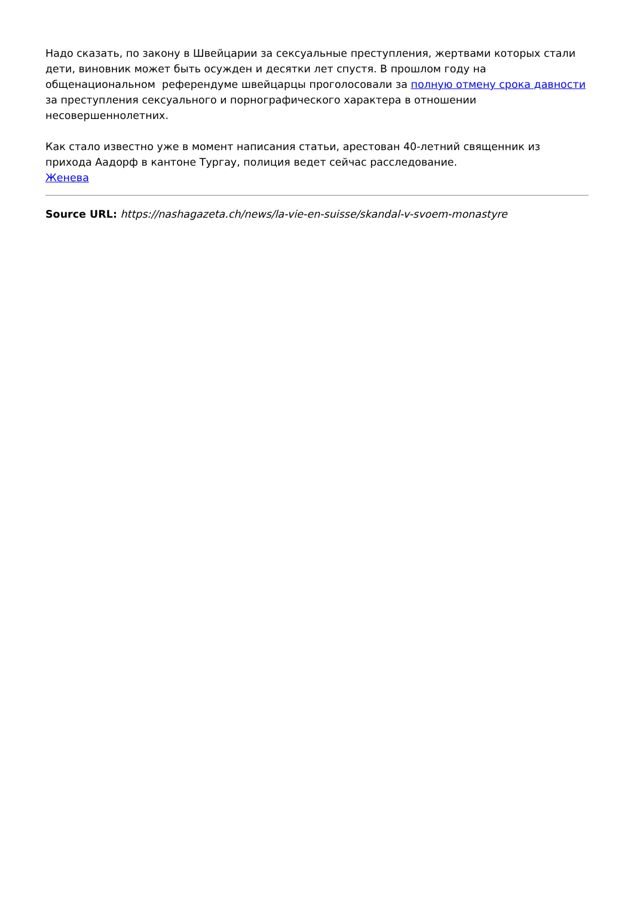Надо сказать, по закону в Швейцарии за сексуальные преступления, жертвами которых стали дети, виновник может быть осужден и десятки лет спустя. В прошлом году на общенациональном референдуме швейцарцы проголосовали за полную отмену срока давности за преступления сексуального и порнографического характера в отношении несовершеннолетних.
Как стало известно уже в момент написания статьи, арестован 40-летний священник из прихода Аадорф в кантоне Тургау, полиция ведет сейчас расследование.
Женева
Source URL: https://nashagazeta.ch/news/la-vie-en-suisse/skandal-v-svoem-monastyre